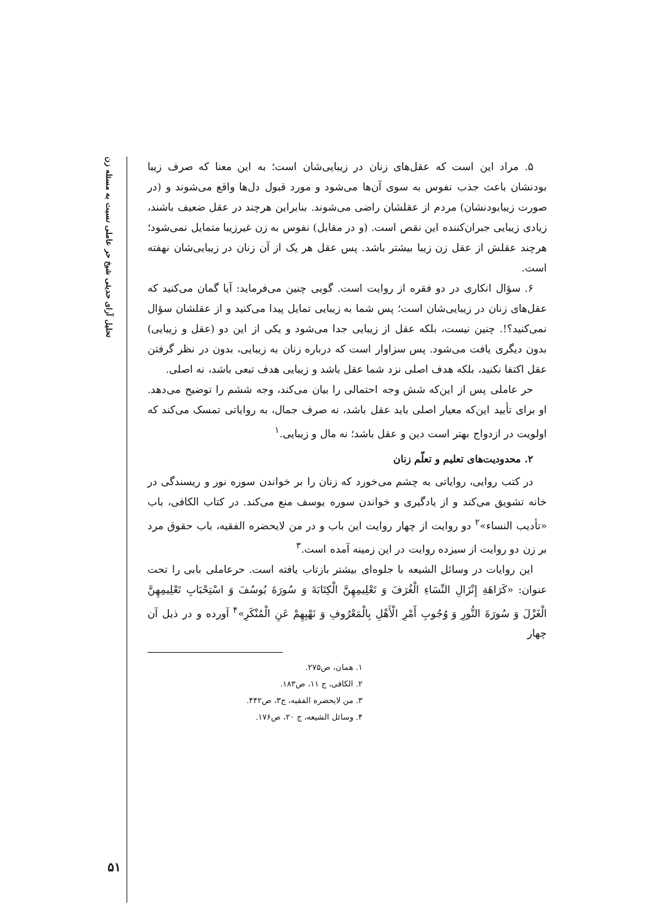تحلیل آرای حدیثی شیخ حر عاملی نسبت به مسئله زن
۵۱
۵. مراد این است که عقل‌های زنان در زیبایی‌شان است؛ به این معنا که صرف زیبا بودنشان باعث جذب نفوس به سوی آن‌ها می‌شود و مورد قبول دل‌ها واقع می‌شوند و (در صورت زیبابودنشان) مردم از عقلشان راضی می‌شوند. بنابراین هرچند در عقل ضعیف باشند، زیادی زیبایی جبران‌کننده این نقص است. (و در مقابل) نفوس به زن غیرزیبا متمایل نمی‌شود؛ هرچند عقلش از عقل زن زیبا بیشتر باشد. پس عقل هر یک از آن زنان در زیبایی‌شان نهفته است.
۶. سؤال انکاری در دو فقره از روایت است. گویی چنین می‌فرماید: آیا گمان می‌کنید که عقل‌های زنان در زیبایی‌شان است؛ پس شما به زیبایی تمایل پیدا می‌کنید و از عقلشان سؤال نمی‌کنید؟!. چنین نیست، بلکه عقل از زیبایی جدا می‌شود و یکی از این دو (عقل و زیبایی) بدون دیگری یافت می‌شود. پس سزاوار است که درباره زنان به زیبایی، بدون در نظر گرفتن عقل اکتفا نکنید، بلکه هدف اصلی نزد شما عقل باشد و زیبایی هدف تبعی باشد، نه اصلی.
حر عاملی پس از این‌که شش وجه احتمالی را بیان می‌کند، وجه ششم را توضیح می‌دهد. او برای تأیید این‌که معیار اصلی باید عقل باشد، نه صرف جمال، به روایاتی تمسک می‌کند که اولویت در ازدواج بهتر است دین و عقل باشد؛ نه مال و زیبایی.<sup>۱</sup>
۲. محدودیت‌های تعلیم و تعلّم زنان
در کتب روایی، روایاتی به چشم می‌خورد که زنان را بر خواندن سوره نور و ریسندگی در خانه تشویق می‌کند و از یادگیری و خواندن سوره یوسف منع می‌کند. در کتاب الکافی، باب «تأدیب النساء»<sup>۲</sup> دو روایت از چهار روایت این باب و در من لایحضره الفقیه، باب حقوق مرد بر زن دو روایت از سیزده روایت در این زمینه آمده است.<sup>۳</sup>
این روایات در وسائل الشیعه با جلوه‌ای بیشتر بازتاب یافته است. حرعاملی بابی را تحت عنوان: «كَرَاهَةِ إِنْزَالِ النِّسَاءِ الْغُرَفَ وَ تَعْلِيمِهِنَّ الْكِتَابَةَ وَ سُورَةَ يُوسُفَ وَ اسْتِحْبَابِ تَعْلِيمِهِنَّ الْغَزْلَ وَ سُورَةَ النُّورِ وَ وُجُوبِ أَمْرِ الْأَهْلِ بِالْمَعْرُوفِ وَ نَهْيِهِمْ عَنِ الْمُنْكَرِ»<sup>۴</sup> آورده و در ذیل آن چهار
۱. همان، ص۲۷۵.
۲. الکافی، ج ۱۱، ص۱۸۳.
۳. من لایحضره الفقیه، ج۳، ص۴۴۲.
۴. وسائل الشیعه، ج ۲۰، ص۱۷۶.